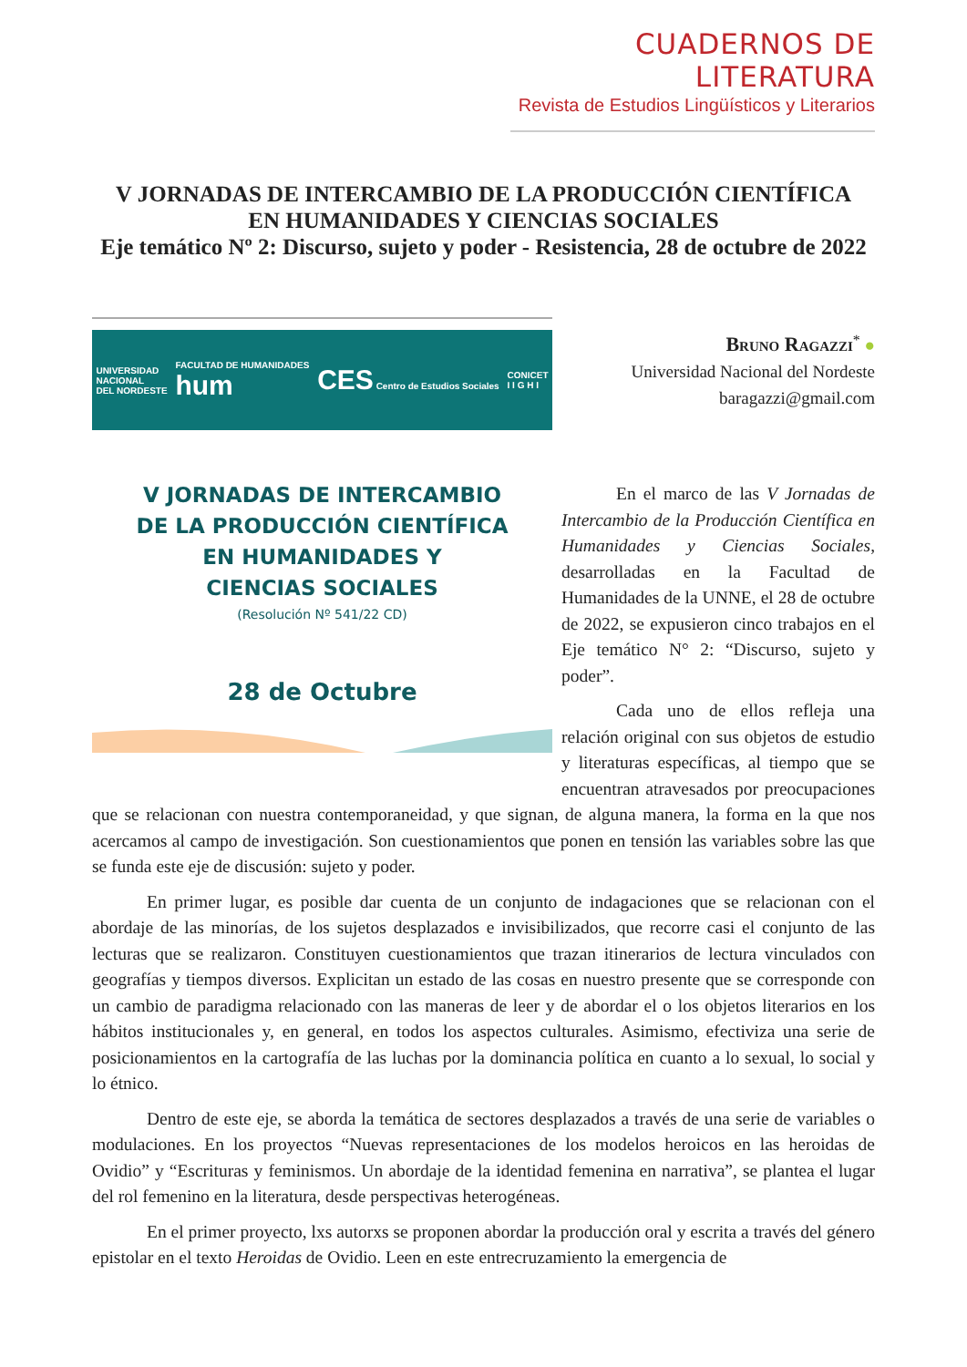CUADERNOS DE LITERATURA
Revista de Estudios Lingüísticos y Literarios
V JORNADAS DE INTERCAMBIO DE LA PRODUCCIÓN CIENTÍFICA
EN HUMANIDADES Y CIENCIAS SOCIALES
Eje temático Nº 2: Discurso, sujeto y poder - Resistencia, 28 de octubre de 2022
UNIVERSIDAD
NACIONAL
DEL NORDESTE FACULTAD DE HUMANIDADES
hum CES Centro de Estudios Sociales CONICET
I I G H I
V JORNADAS DE INTERCAMBIO
DE LA PRODUCCIÓN CIENTÍFICA
EN HUMANIDADES Y
CIENCIAS SOCIALES
(Resolución Nº 541/22 CD)
28 de Octubre
Bruno Ragazzi<sup>*</sup> ●
Universidad Nacional del Nordeste
baragazzi@gmail.com
En el marco de las V Jornadas de Intercambio de la Producción Científica en Humanidades y Ciencias Sociales, desarrolladas en la Facultad de Humanidades de la UNNE, el 28 de octubre de 2022, se expusieron cinco trabajos en el Eje temático N° 2: “Discurso, sujeto y poder”.
Cada uno de ellos refleja una relación original con sus objetos de estudio y literaturas específicas, al tiempo que se encuentran atravesados por preocupaciones que se relacionan con nuestra contemporaneidad, y que signan, de alguna manera, la forma en la que nos acercamos al campo de investigación. Son cuestionamientos que ponen en tensión las variables sobre las que se funda este eje de discusión: sujeto y poder.
En primer lugar, es posible dar cuenta de un conjunto de indagaciones que se relacionan con el abordaje de las minorías, de los sujetos desplazados e invisibilizados, que recorre casi el conjunto de las lecturas que se realizaron. Constituyen cuestionamientos que trazan itinerarios de lectura vinculados con geografías y tiempos diversos. Explicitan un estado de las cosas en nuestro presente que se corresponde con un cambio de paradigma relacionado con las maneras de leer y de abordar el o los objetos literarios en los hábitos institucionales y, en general, en todos los aspectos culturales. Asimismo, efectiviza una serie de posicionamientos en la cartografía de las luchas por la dominancia política en cuanto a lo sexual, lo social y lo étnico.
Dentro de este eje, se aborda la temática de sectores desplazados a través de una serie de variables o modulaciones. En los proyectos “Nuevas representaciones de los modelos heroicos en las heroidas de Ovidio” y “Escrituras y feminismos. Un abordaje de la identidad femenina en narrativa”, se plantea el lugar del rol femenino en la literatura, desde perspectivas heterogéneas.
En el primer proyecto, lxs autorxs se proponen abordar la producción oral y escrita a través del género epistolar en el texto Heroidas de Ovidio. Leen en este entrecruzamiento la emergencia de